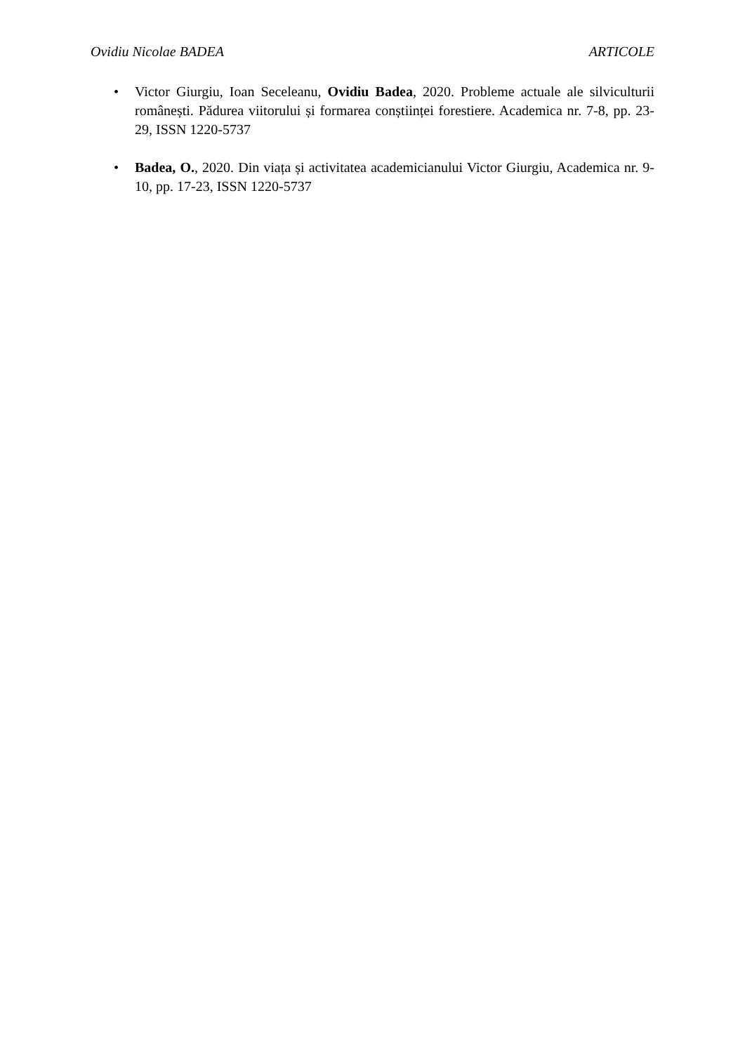Ovidiu Nicolae BADEA ARTICOLE
• Victor Giurgiu, Ioan Seceleanu, Ovidiu Badea, 2020. Probleme actuale ale silviculturii românești. Pădurea viitorului și formarea conștiinței forestiere. Academica nr. 7-8, pp. 23-29, ISSN 1220-5737
• Badea, O., 2020. Din viața și activitatea academicianului Victor Giurgiu, Academica nr. 9-10, pp. 17-23, ISSN 1220-5737